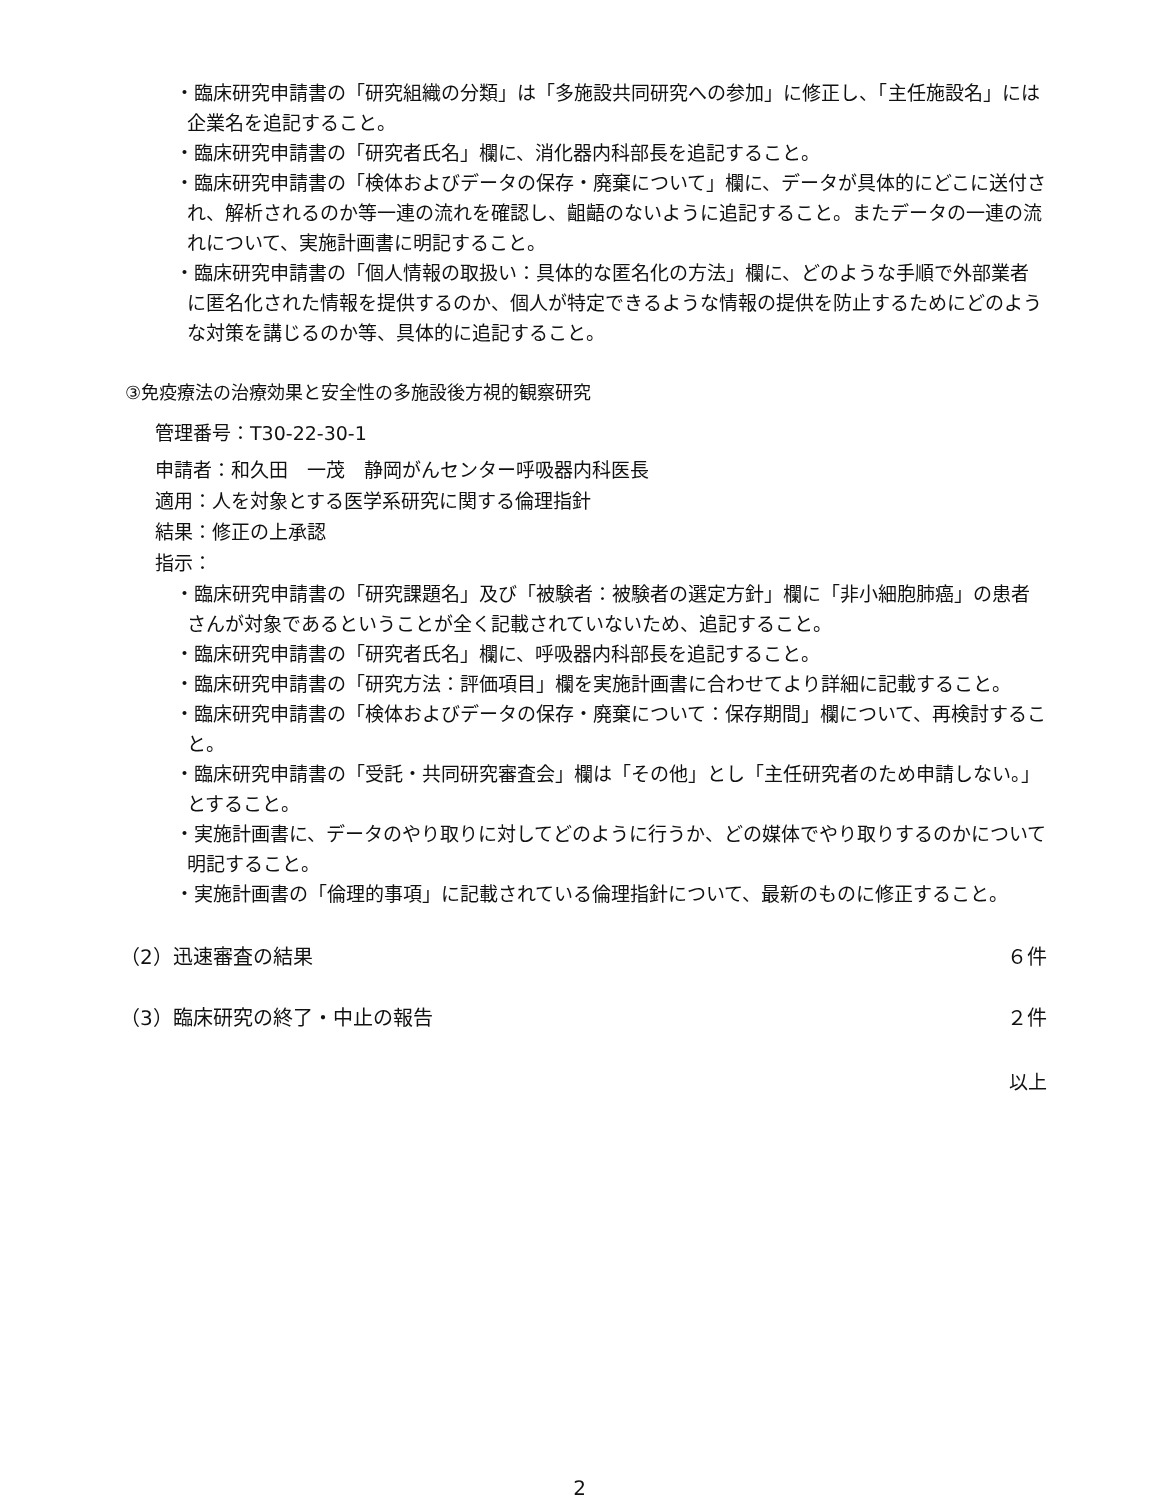・臨床研究申請書の「研究組織の分類」は「多施設共同研究への参加」に修正し、「主任施設名」には企業名を追記すること。
・臨床研究申請書の「研究者氏名」欄に、消化器内科部長を追記すること。
・臨床研究申請書の「検体およびデータの保存・廃棄について」欄に、データが具体的にどこに送付され、解析されるのか等一連の流れを確認し、齟齬のないように追記すること。またデータの一連の流れについて、実施計画書に明記すること。
・臨床研究申請書の「個人情報の取扱い：具体的な匿名化の方法」欄に、どのような手順で外部業者に匿名化された情報を提供するのか、個人が特定できるような情報の提供を防止するためにどのような対策を講じるのか等、具体的に追記すること。
③免疫療法の治療効果と安全性の多施設後方視的観察研究
管理番号：T30-22-30-1
申請者：和久田　一茂　静岡がんセンター呼吸器内科医長
適用：人を対象とする医学系研究に関する倫理指針
結果：修正の上承認
指示：
・臨床研究申請書の「研究課題名」及び「被験者：被験者の選定方針」欄に「非小細胞肺癌」の患者さんが対象であるということが全く記載されていないため、追記すること。
・臨床研究申請書の「研究者氏名」欄に、呼吸器内科部長を追記すること。
・臨床研究申請書の「研究方法：評価項目」欄を実施計画書に合わせてより詳細に記載すること。
・臨床研究申請書の「検体およびデータの保存・廃棄について：保存期間」欄について、再検討すること。
・臨床研究申請書の「受託・共同研究審査会」欄は「その他」とし「主任研究者のため申請しない。」とすること。
・実施計画書に、データのやり取りに対してどのように行うか、どの媒体でやり取りするのかについて明記すること。
・実施計画書の「倫理的事項」に記載されている倫理指針について、最新のものに修正すること。
（2）迅速審査の結果 ６件
（3）臨床研究の終了・中止の報告 ２件
以上
2